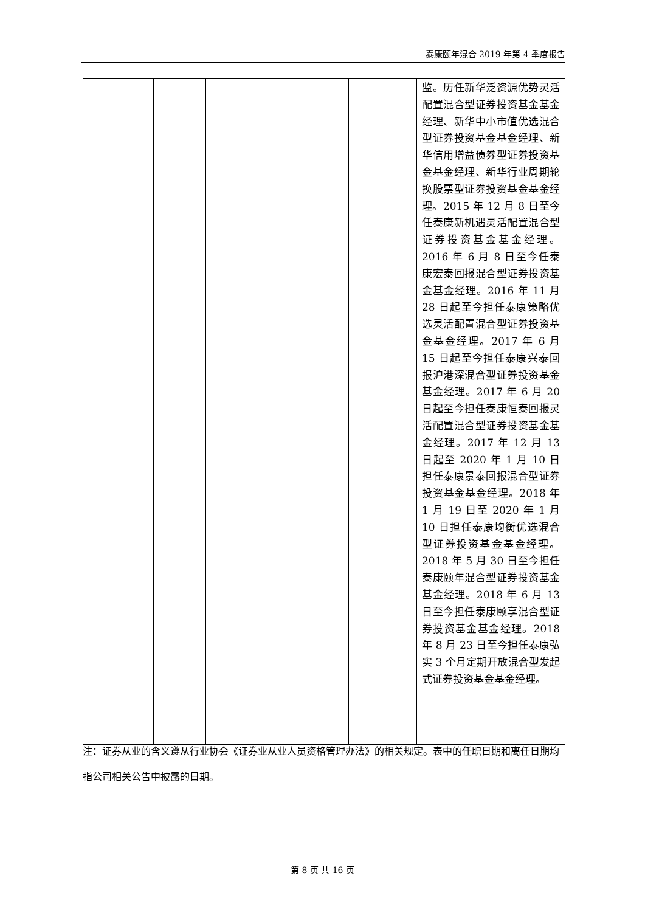泰康颐年混合 2019 年第 4 季度报告
| | | | | | 监。历任新华泛资源优势灵活配置混合型证券投资基金基金经理、新华中小市值优选混合型证券投资基金基金经理、新华信用增益债券型证券投资基金基金经理、新华行业周期轮换股票型证券投资基金基金经理。2015 年 12 月 8 日至今任泰康新机遇灵活配置混合型证券投资基金基金经理。2016 年 6 月 8 日至今任泰康宏泰回报混合型证券投资基金基金经理。2016 年 11 月 28 日起至今担任泰康策略优选灵活配置混合型证券投资基金基金经理。2017 年 6 月 15 日起至今担任泰康兴泰回报沪港深混合型证券投资基金基金经理。2017 年 6 月 20 日起至今担任泰康恒泰回报灵活配置混合型证券投资基金基金经理。2017 年 12 月 13 日起至 2020 年 1 月 10 日担任泰康景泰回报混合型证券投资基金基金经理。2018 年 1 月 19 日至 2020 年 1 月 10 日担任泰康均衡优选混合型证券投资基金基金经理。2018 年 5 月 30 日至今担任泰康颐年混合型证券投资基金基金经理。2018 年 6 月 13 日至今担任泰康颐享混合型证券投资基金基金经理。2018 年 8 月 23 日至今担任泰康弘实 3 个月定期开放混合型发起式证券投资基金基金经理。 |
注：证券从业的含义遵从行业协会《证券业从业人员资格管理办法》的相关规定。表中的任职日期和离任日期均指公司相关公告中披露的日期。
第 8 页 共 16 页